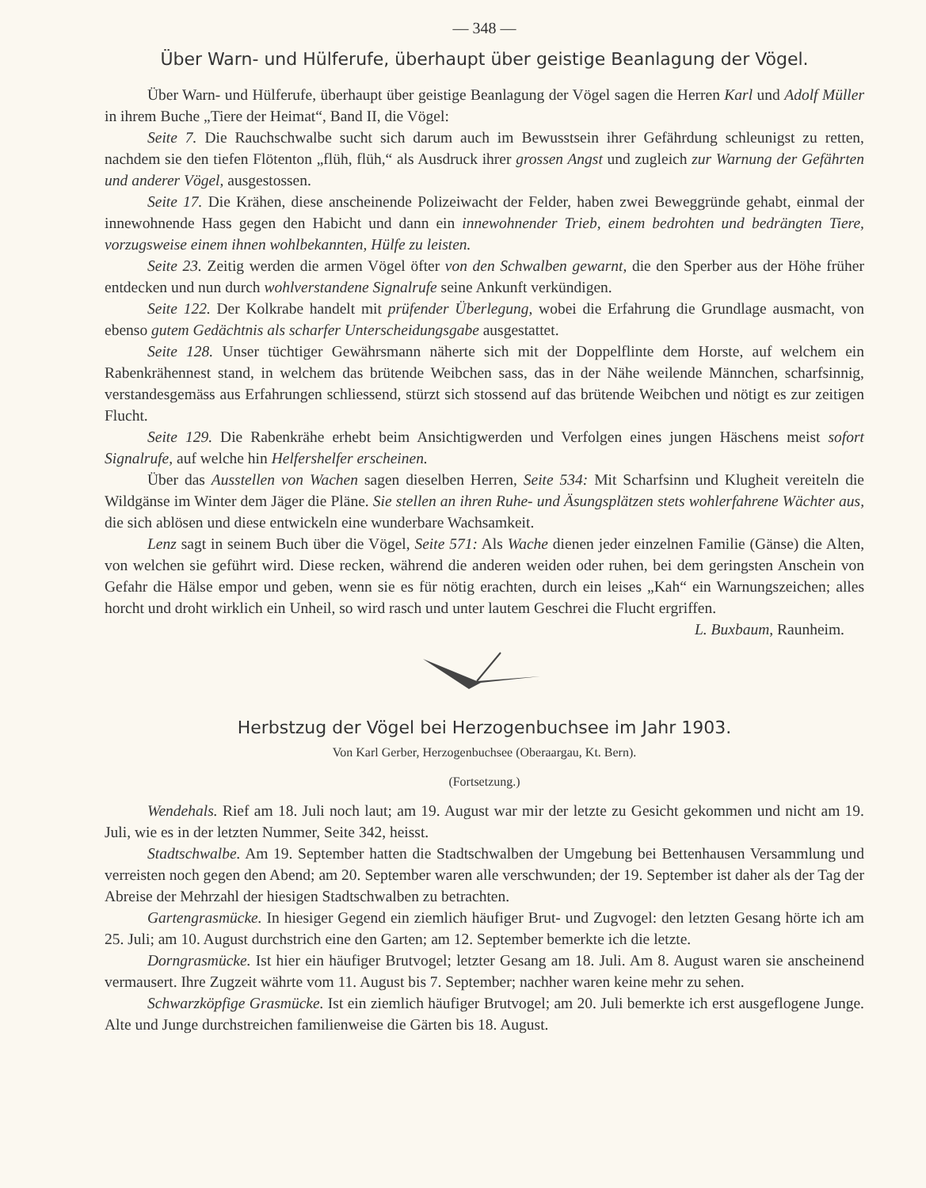— 348 —
Über Warn- und Hülferufe, überhaupt über geistige Beanlagung der Vögel.
Über Warn- und Hülferufe, überhaupt über geistige Beanlagung der Vögel sagen die Herren Karl und Adolf Müller in ihrem Buche „Tiere der Heimat“, Band II, die Vögel:
Seite 7. Die Rauchschwalbe sucht sich darum auch im Bewusstsein ihrer Gefährdung schleunigst zu retten, nachdem sie den tiefen Flötenton „flüh, flüh,“ als Ausdruck ihrer grossen Angst und zugleich zur Warnung der Gefährten und anderer Vögel, ausgestossen.
Seite 17. Die Krähen, diese anscheinende Polizeiwacht der Felder, haben zwei Beweggründe gehabt, einmal der innewohnende Hass gegen den Habicht und dann ein innewohnender Trieb, einem bedrohten und bedrängten Tiere, vorzugsweise einem ihnen wohlbekannten, Hülfe zu leisten.
Seite 23. Zeitig werden die armen Vögel öfter von den Schwalben gewarnt, die den Sperber aus der Höhe früher entdecken und nun durch wohlverstandene Signalrufe seine Ankunft verkündigen.
Seite 122. Der Kolkrabe handelt mit prüfender Überlegung, wobei die Erfahrung die Grundlage ausmacht, von ebenso gutem Gedächtnis als scharfer Unterscheidungsgabe ausgestattet.
Seite 128. Unser tüchtiger Gewährsmann näherte sich mit der Doppelflinte dem Horste, auf welchem ein Rabenkrähennest stand, in welchem das brütende Weibchen sass, das in der Nähe weilende Männchen, scharfsinnig, verstandesgemäss aus Erfahrungen schliessend, stürzt sich stossend auf das brütende Weibchen und nötigt es zur zeitigen Flucht.
Seite 129. Die Rabenkrähe erhebt beim Ansichtigwerden und Verfolgen eines jungen Häschens meist sofort Signalrufe, auf welche hin Helfershelfer erscheinen.
Über das Ausstellen von Wachen sagen dieselben Herren, Seite 534: Mit Scharfsinn und Klugheit vereiteln die Wildgänse im Winter dem Jäger die Pläne. Sie stellen an ihren Ruhe- und Äsungsplätzen stets wohlerfahrene Wächter aus, die sich ablösen und diese entwickeln eine wunderbare Wachsamkeit.
Lenz sagt in seinem Buch über die Vögel, Seite 571: Als Wache dienen jeder einzelnen Familie (Gänse) die Alten, von welchen sie geführt wird. Diese recken, während die anderen weiden oder ruhen, bei dem geringsten Anschein von Gefahr die Hälse empor und geben, wenn sie es für nötig erachten, durch ein leises „Kah“ ein Warnungszeichen; alles horcht und droht wirklich ein Unheil, so wird rasch und unter lautem Geschrei die Flucht ergriffen.
L. Buxbaum, Raunheim.
Herbstzug der Vögel bei Herzogenbuchsee im Jahr 1903.
Von Karl Gerber, Herzogenbuchsee (Oberaargau, Kt. Bern).
(Fortsetzung.)
Wendehals. Rief am 18. Juli noch laut; am 19. August war mir der letzte zu Gesicht gekommen und nicht am 19. Juli, wie es in der letzten Nummer, Seite 342, heisst.
Stadtschwalbe. Am 19. September hatten die Stadtschwalben der Umgebung bei Bettenhausen Versammlung und verreisten noch gegen den Abend; am 20. September waren alle verschwunden; der 19. September ist daher als der Tag der Abreise der Mehrzahl der hiesigen Stadtschwalben zu betrachten.
Gartengrasmücke. In hiesiger Gegend ein ziemlich häufiger Brut- und Zugvogel: den letzten Gesang hörte ich am 25. Juli; am 10. August durchstrich eine den Garten; am 12. September bemerkte ich die letzte.
Dorngrasmücke. Ist hier ein häufiger Brutvogel; letzter Gesang am 18. Juli. Am 8. August waren sie anscheinend vermausert. Ihre Zugzeit währte vom 11. August bis 7. September; nachher waren keine mehr zu sehen.
Schwarzköpfige Grasmücke. Ist ein ziemlich häufiger Brutvogel; am 20. Juli bemerkte ich erst ausgeflogene Junge. Alte und Junge durchstreichen familienweise die Gärten bis 18. August.